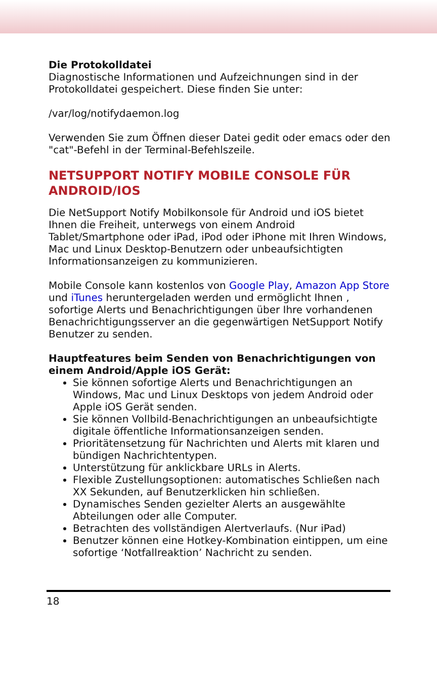Die Protokolldatei
Diagnostische Informationen und Aufzeichnungen sind in der Protokolldatei gespeichert. Diese finden Sie unter:
/var/log/notifydaemon.log
Verwenden Sie zum Öffnen dieser Datei gedit oder emacs oder den "cat"-Befehl in der Terminal-Befehlszeile.
NETSUPPORT NOTIFY MOBILE CONSOLE FÜR ANDROID/IOS
Die NetSupport Notify Mobilkonsole für Android und iOS bietet Ihnen die Freiheit, unterwegs von einem Android Tablet/Smartphone oder iPad, iPod oder iPhone mit Ihren Windows, Mac und Linux Desktop-Benutzern oder unbeaufsichtigten Informationsanzeigen zu kommunizieren.
Mobile Console kann kostenlos von Google Play, Amazon App Store und iTunes heruntergeladen werden und ermöglicht Ihnen , sofortige Alerts und Benachrichtigungen über Ihre vorhandenen Benachrichtigungsserver an die gegenwärtigen NetSupport Notify Benutzer zu senden.
Hauptfeatures beim Senden von Benachrichtigungen von einem Android/Apple iOS Gerät:
Sie können sofortige Alerts und Benachrichtigungen an Windows, Mac und Linux Desktops von jedem Android oder Apple iOS Gerät senden.
Sie können Vollbild-Benachrichtigungen an unbeaufsichtigte digitale öffentliche Informationsanzeigen senden.
Prioritätensetzung für Nachrichten und Alerts mit klaren und bündigen Nachrichtentypen.
Unterstützung für anklickbare URLs in Alerts.
Flexible Zustellungsoptionen: automatisches Schließen nach XX Sekunden, auf Benutzerklicken hin schließen.
Dynamisches Senden gezielter Alerts an ausgewählte Abteilungen oder alle Computer.
Betrachten des vollständigen Alertverlaufs. (Nur iPad)
Benutzer können eine Hotkey-Kombination eintippen, um eine sofortige ‘Notfallreaktion’ Nachricht zu senden.
18